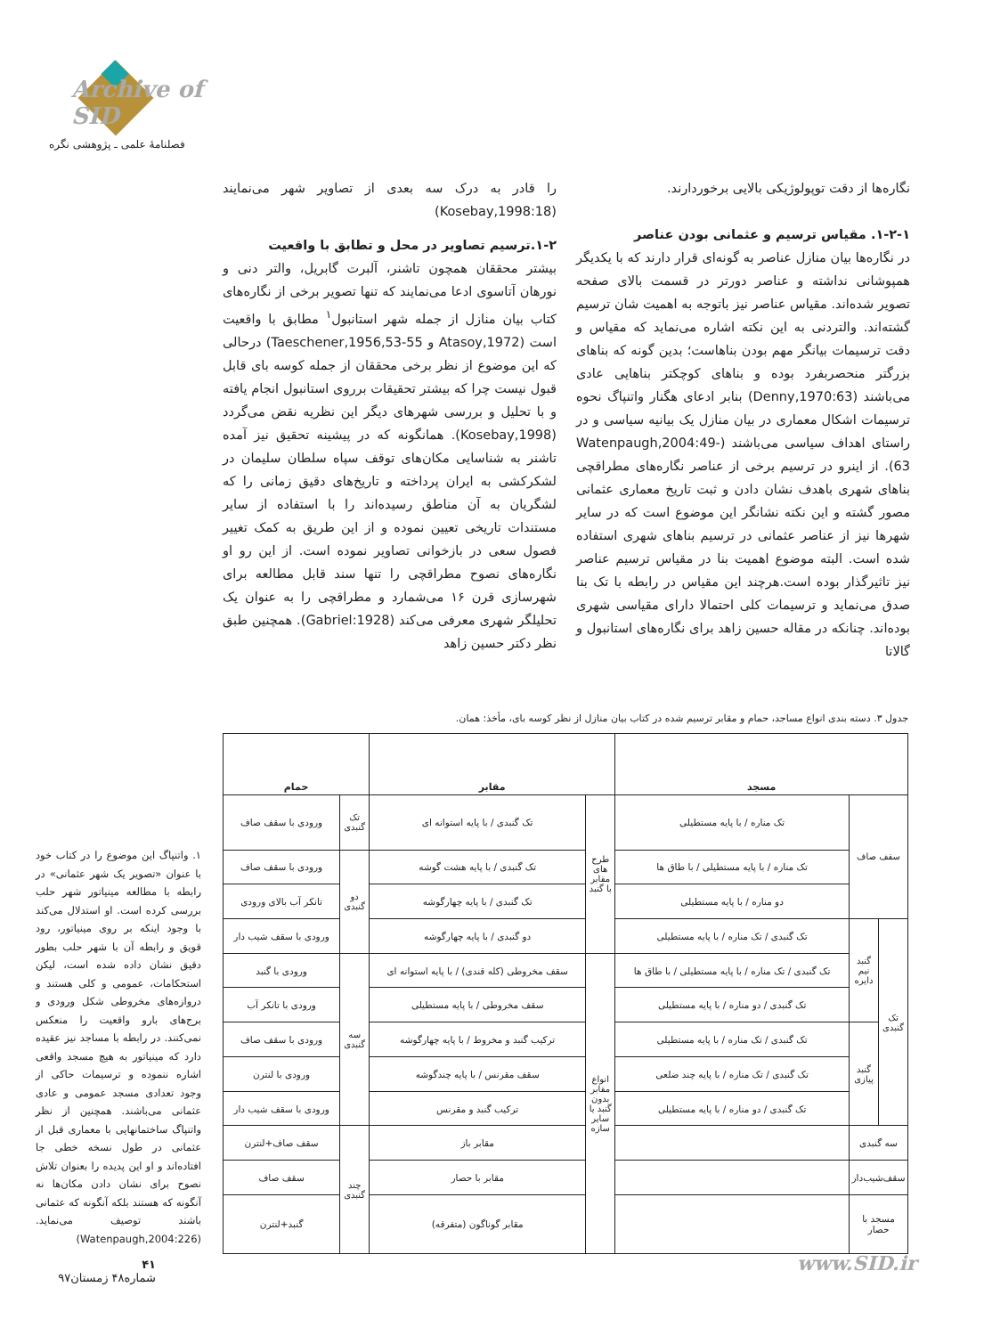Archive of SID
فصلنامۀ علمی ـ پژوهشی نگره
را قادر به درک سه بعدی از تصاویر شهر می‌نمایند (Kosebay,1998:18)
۱-۲.ترسیم تصاویر در محل و تطابق با واقعیت
بیشتر محققان همچون تاشنر، آلبرت گابریل، والتر دنی و نورهان آتاسوی ادعا می‌نمایند که تنها تصویر برخی از نگاره‌های کتاب بیان منازل از جمله شهر استانبول<sup>۱</sup> مطابق با واقعیت است (Atasoy,1972 و Taeschener,1956,53-55) درحالی که این موضوع از نظر برخی محققان از جمله کوسه بای قابل قبول نیست چرا که بیشتر تحقیقات برروی استانبول انجام یافته و با تحلیل و بررسی شهرهای دیگر این نظریه نقض می‌گردد (Kosebay,1998). همانگونه که در پیشینه تحقیق نیز آمده تاشنر به شناسایی مکان‌های توقف سپاه سلطان سلیمان در لشکرکشی به ایران پرداخته و تاریخ‌های دقیق زمانی را که لشگریان به آن مناطق رسیده‌اند را با استفاده از سایر مستندات تاریخی تعیین نموده و از این طریق به کمک تغییر فصول سعی در بازخوانی تصاویر نموده است. از این رو او نگاره‌های نصوح مطراقچی را تنها سند قابل مطالعه برای شهرسازی قرن ۱۶ می‌شمارد و مطراقچی را به عنوان یک تحلیلگر شهری معرفی می‌کند (Gabriel:1928). همچنین طبق نظر دکتر حسین زاهد
نگاره‌ها از دقت توپولوژیکی بالایی برخوردارند.
۱-۲-۱. مقیاس ترسیم و عثمانی بودن عناصر
در نگاره‌ها بیان منازل عناصر به گونه‌ای قرار دارند که با یکدیگر همپوشانی نداشته و عناصر دورتر در قسمت بالای صفحه تصویر شده‌اند. مقیاس عناصر نیز باتوجه به اهمیت شان ترسیم گشته‌اند. والتردنی به این نکته اشاره می‌نماید که مقیاس و دقت ترسیمات بیانگر مهم بودن بناهاست؛ بدین گونه که بناهای بزرگتر منحصربفرد بوده و بناهای کوچکتر بناهایی عادی می‌باشند (Denny,1970:63) بنابر ادعای هگنار واتنپاگ نحوه ترسیمات اشکال معماری در بیان منازل یک بیانیه سیاسی و در راستای اهداف سیاسی می‌باشند (Watenpaugh,2004:49-63). از اینرو در ترسیم برخی از عناصر نگاره‌های مطراقچی بناهای شهری باهدف نشان دادن و ثبت تاریخ معماری عثمانی مصور گشته و این نکته نشانگر این موضوع است که در سایر شهرها نیز از عناصر عثمانی در ترسیم بناهای شهری استفاده شده است. البته موضوع اهمیت بنا در مقیاس ترسیم عناصر نیز تاثیرگذار بوده است.هرچند این مقیاس در رابطه با تک بنا صدق می‌نماید و ترسیمات کلی احتمالا دارای مقیاسی شهری بوده‌اند. چنانکه در مقاله حسین زاهد برای نگاره‌های استانبول و گالاتا
جدول ۳. دسته بندی انواع مساجد، حمام و مقابر ترسیم شده در کتاب بیان منازل از نظر کوسه بای، مأخذ: همان.
| مسجد | | | مقابر | | حمام | |
| --- | --- | --- | --- | --- | --- | --- |
| سقف صاف | | تک مناره / با پایه مستطیلی | طرح های مقابر با گنبد | تک گنبدی / با پایه استوانه ای | تک گنبدی | ورودی با سقف صاف |
| | | تک مناره / با پایه مستطیلی / با طاق ها | | تک گنبدی / با پایه هشت گوشه | دو گنبدی | ورودی با سقف صاف |
| | | دو مناره / با پایه مستطیلی | | تک گنبدی / با پایه چهارگوشه | | تانکر آب بالای ورودی |
| تک گنبدی | گنبد نیم دایره | تک گنبدی / تک مناره / با پایه مستطیلی | | دو گنبدی / با پایه چهارگوشه | | ورودی با سقف شیب دار |
| | | تک گنبدی / تک مناره / با پایه مستطیلی / با طاق ها | انواع مقابر بدون گنبد یا سایر سازه | سقف مخروطی (کله قندی) / با پایه استوانه ای | سه گنبدی | ورودی با گنبد |
| | | تک گنبدی / دو مناره / با پایه مستطیلی | | سقف مخروطی / با پایه مستطیلی | | ورودی با تانکر آب |
| | گنبد پیازی | تک گنبدی / تک مناره / با پایه مستطیلی | | ترکیب گنبد و مخروط / با پایه چهارگوشه | | ورودی با سقف صاف |
| | | تک گنبدی / تک مناره / با پایه چند ضلعی | | سقف مقرنس / با پایه چندگوشه | | ورودی با لنترن |
| | | تک گنبدی / دو مناره / با پایه مستطیلی | | ترکیب گنبد و مقرنس | | ورودی با سقف شیب دار |
| سه گنبدی | | | | مقابر باز | چند گنبدی | سقف صاف+لنترن |
| سقف‌شیب‌دار | | | | مقابر با حصار | | سقف صاف |
| مسجد با حصار | | | | مقابر گوناگون (متفرقه) | | گنبد+لنترن |
۱. واتنپاگ این موضوع را در کتاب خود با عنوان «تصویر یک شهر عثمانی» در رابطه با مطالعه مینیاتور شهر حلب بررسی کرده است. او استدلال می‌کند با وجود اینکه بر روی مینیاتور، رود قویق و رابطه آن با شهر حلب بطور دقیق نشان داده شده است، لیکن استحکامات، عمومی و کلی هستند و دروازه‌های مخروطی شکل ورودی و برج‌های بارو واقعیت را منعکس نمی‌کنند. در رابطه با مساجد نیز عقیده دارد که مینیاتور به هیچ مسجد واقعی اشاره ننموده و ترسیمات حاکی از وجود تعدادی مسجد عمومی و عادی عثمانی می‌باشند. همچنین از نظر واتنپاگ ساختمانهایی با معماری قبل از عثمانی در طول نسخه خطی جا افتاده‌اند و او این پدیده را بعنوان تلاش نصوح برای نشان دادن مکان‌ها نه آنگونه که هستند بلکه آنگونه که عثمانی باشند توصیف می‌نماید. (Watenpaugh,2004:226)
۴۱
شماره۴۸ زمستان۹۷
www.SID.ir